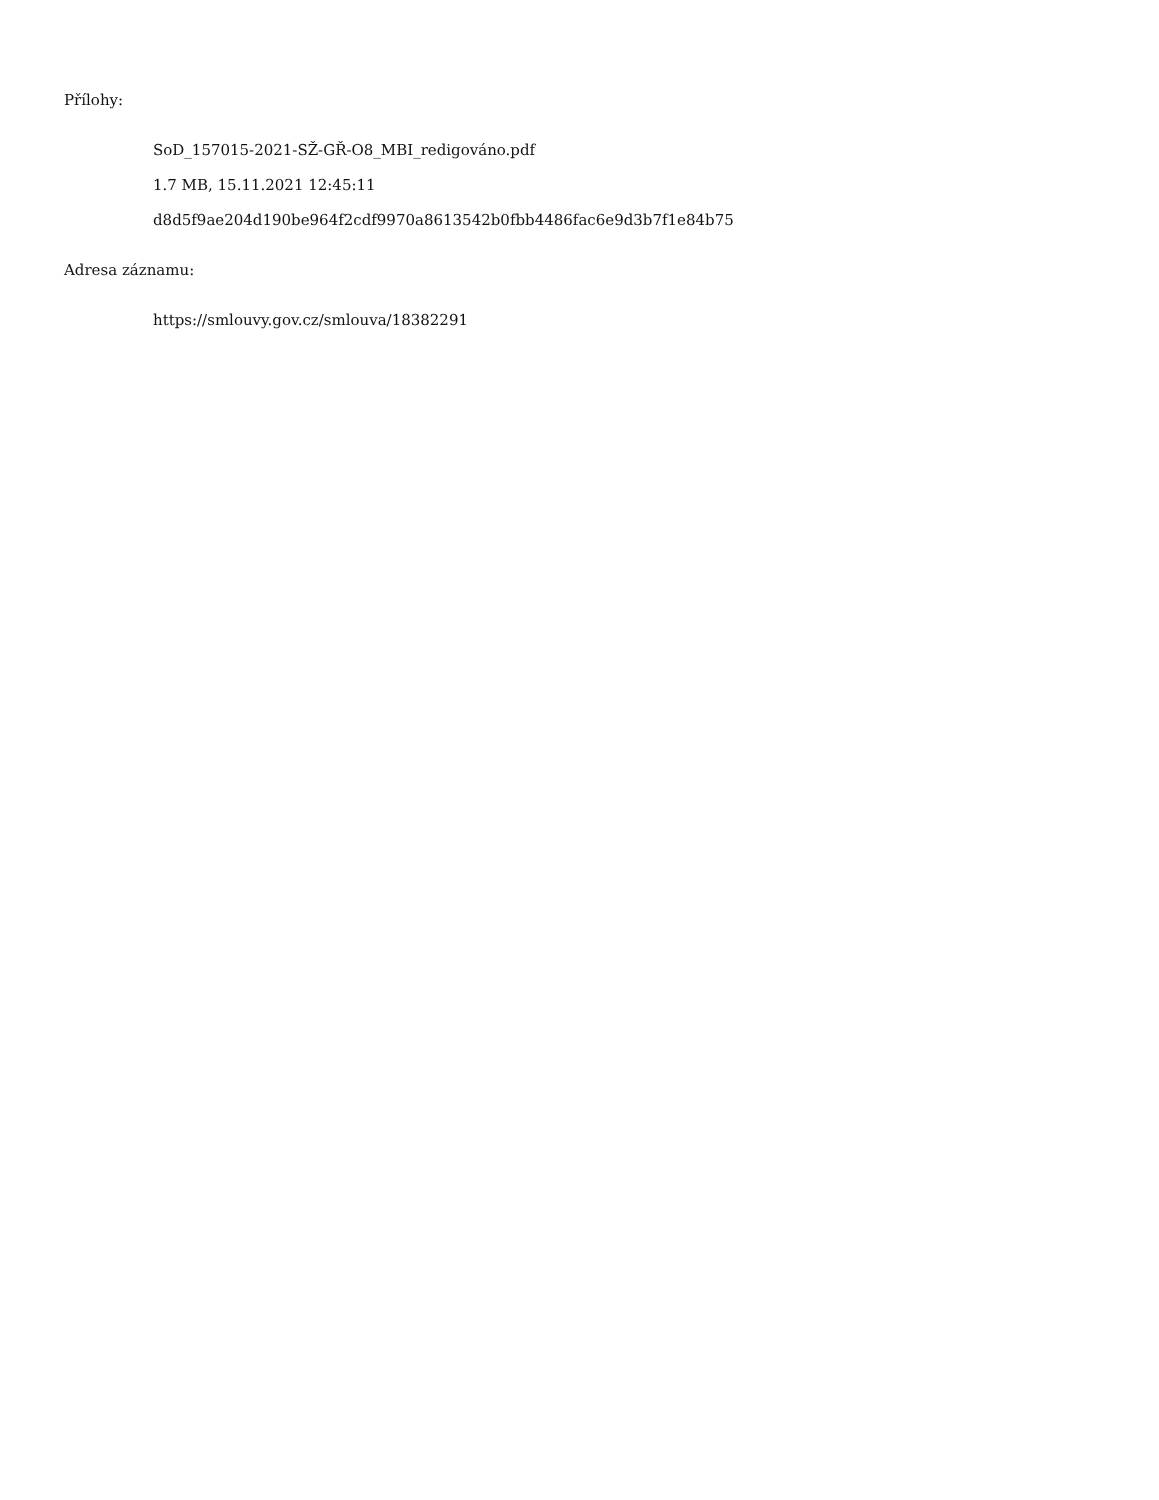Přílohy:
SoD_157015-2021-SŽ-GŘ-O8_MBI_redigováno.pdf
1.7 MB, 15.11.2021 12:45:11
d8d5f9ae204d190be964f2cdf9970a8613542b0fbb4486fac6e9d3b7f1e84b75
Adresa záznamu:
https://smlouvy.gov.cz/smlouva/18382291